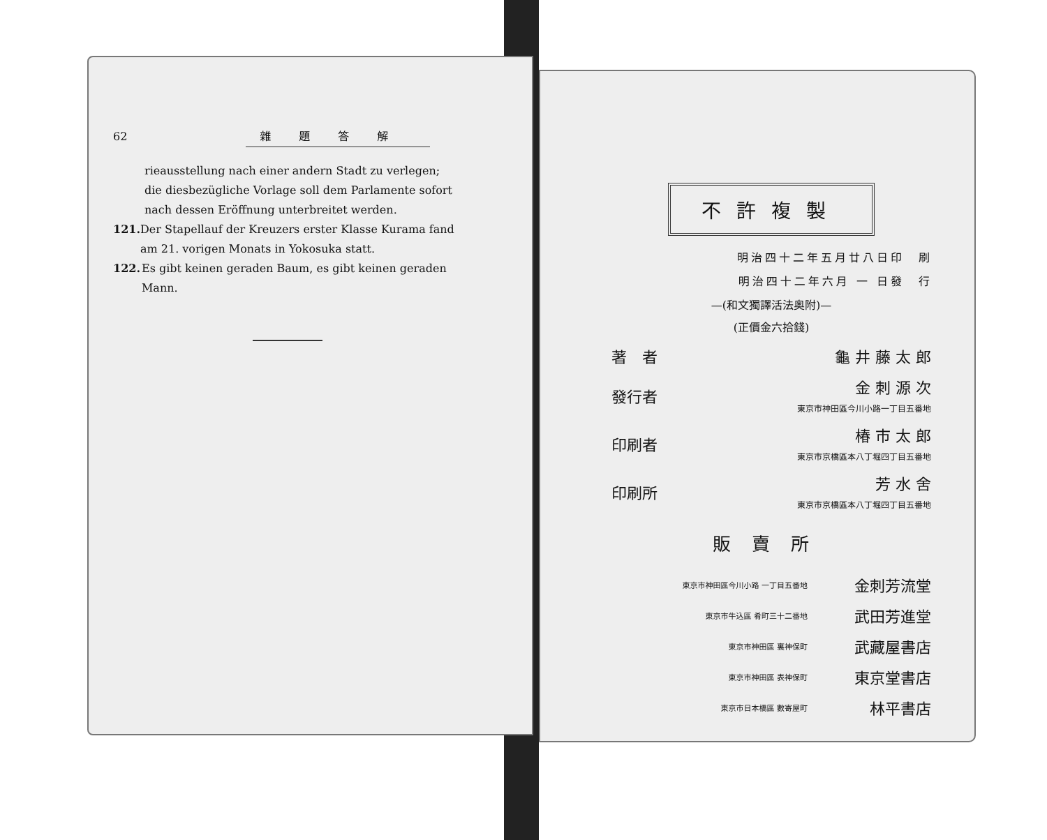62 雜題答解
rieausstellung nach einer andern Stadt zu verlegen; die dies­bezügliche Vorlage soll dem Parlamente sofort nach dessen Eröffnung unterbreitet werden.
121. Der Stapellauf der Kreuzers erster Klasse Kurama fand am 21. vorigen Monats in Yokosuka statt.
122. Es gibt keinen geraden Baum, es gibt keinen geraden Mann.
不許複製
明治四十二年五月廿八日印　刷
明治四十二年六月 一 日發　行
—(和文獨譯活法奥附)—
(正價金六拾錢)
| 著 者 | 龜 井 藤 太 郎 |
| 發行者 | 金 刺 源 次 東京市神田區今川小路一丁目五番地 |
| 印刷者 | 椿 市 太 郎 東京市京橋區本八丁堀四丁目五番地 |
| 印刷所 | 芳 水 舍 東京市京橋區本八丁堀四丁目五番地 |
販賣所
| 東京市神田區今川小路 一丁目五番地 | 金刺芳流堂 |
| 東京市牛込區 肴町三十二番地 | 武田芳進堂 |
| 東京市神田區 裏神保町 | 武藏屋書店 |
| 東京市神田區 表神保町 | 東京堂書店 |
| 東京市日本橋區 數寄屋町 | 林平書店 |